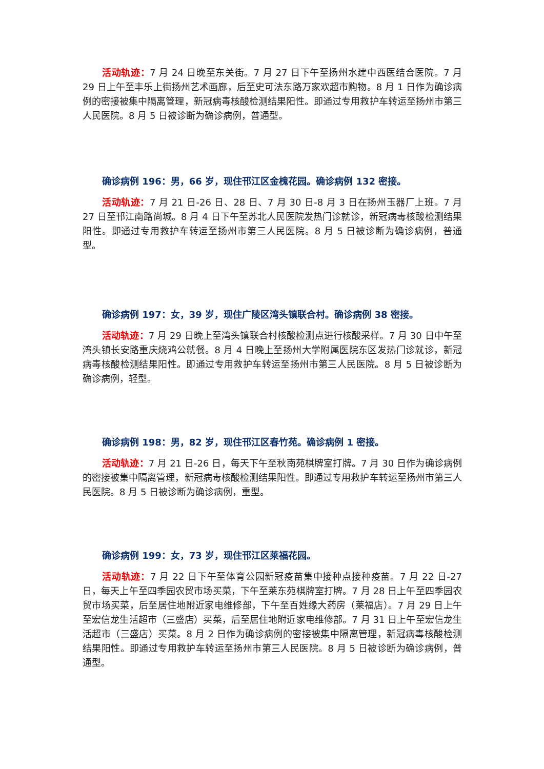活动轨迹：7 月 24 日晚至东关街。7 月 27 日下午至扬州水建中西医结合医院。7 月 29 日上午至丰乐上街扬州艺术画廊，后至史可法东路万家欢超市购物。8 月 1 日作为确诊病例的密接被集中隔离管理，新冠病毒核酸检测结果阳性。即通过专用救护车转运至扬州市第三人民医院。8 月 5 日被诊断为确诊病例，普通型。
确诊病例 196：男，66 岁，现住邗江区金槐花园。确诊病例 132 密接。
活动轨迹：7 月 21 日-26 日、28 日、7 月 30 日-8 月 3 日在扬州玉器厂上班。7 月 27 日至邗江南路尚城。8 月 4 日下午至苏北人民医院发热门诊就诊，新冠病毒核酸检测结果阳性。即通过专用救护车转运至扬州市第三人民医院。8 月 5 日被诊断为确诊病例，普通型。
确诊病例 197：女，39 岁，现住广陵区湾头镇联合村。确诊病例 38 密接。
活动轨迹：7 月 29 日晚上至湾头镇联合村核酸检测点进行核酸采样。7 月 30 日中午至湾头镇长安路重庆烧鸡公就餐。8 月 4 日晚上至扬州大学附属医院东区发热门诊就诊，新冠病毒核酸检测结果阳性。即通过专用救护车转运至扬州市第三人民医院。8 月 5 日被诊断为确诊病例，轻型。
确诊病例 198：男，82 岁，现住邗江区春竹苑。确诊病例 1 密接。
活动轨迹：7 月 21 日-26 日，每天下午至秋南苑棋牌室打牌。7 月 30 日作为确诊病例的密接被集中隔离管理，新冠病毒核酸检测结果阳性。即通过专用救护车转运至扬州市第三人民医院。8 月 5 日被诊断为确诊病例，重型。
确诊病例 199：女，73 岁，现住邗江区莱福花园。
活动轨迹：7 月 22 日下午至体育公园新冠疫苗集中接种点接种疫苗。7 月 22 日-27 日，每天上午至四季园农贸市场买菜，下午至莱东苑棋牌室打牌。7 月 28 日上午至四季园农贸市场买菜，后至居住地附近家电维修部，下午至百姓缘大药房（莱福店）。7 月 29 日上午至宏信龙生活超市（三盛店）买菜，后至居住地附近家电维修部。7 月 31 日上午至宏信龙生活超市（三盛店）买菜。8 月 2 日作为确诊病例的密接被集中隔离管理，新冠病毒核酸检测结果阳性。即通过专用救护车转运至扬州市第三人民医院。8 月 5 日被诊断为确诊病例，普通型。